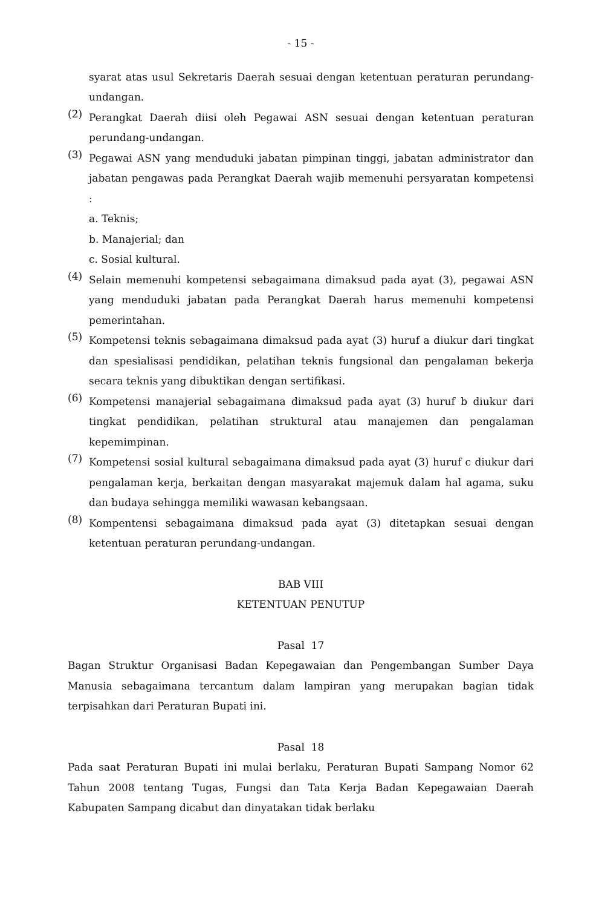- 15 -
syarat atas usul Sekretaris Daerah sesuai dengan ketentuan peraturan perundang-undangan.
(2) Perangkat Daerah diisi oleh Pegawai ASN sesuai dengan ketentuan peraturan perundang-undangan.
(3) Pegawai ASN yang menduduki jabatan pimpinan tinggi, jabatan administrator dan jabatan pengawas pada Perangkat Daerah wajib memenuhi persyaratan kompetensi :
a. Teknis;
b. Manajerial; dan
c. Sosial kultural.
(4) Selain memenuhi kompetensi sebagaimana dimaksud pada ayat (3), pegawai ASN yang menduduki jabatan pada Perangkat Daerah harus memenuhi kompetensi pemerintahan.
(5) Kompetensi teknis sebagaimana dimaksud pada ayat (3) huruf a diukur dari tingkat dan spesialisasi pendidikan, pelatihan teknis fungsional dan pengalaman bekerja secara teknis yang dibuktikan dengan sertifikasi.
(6) Kompetensi manajerial sebagaimana dimaksud pada ayat (3) huruf b diukur dari tingkat pendidikan, pelatihan struktural atau manajemen dan pengalaman kepemimpinan.
(7) Kompetensi sosial kultural sebagaimana dimaksud pada ayat (3) huruf c diukur dari pengalaman kerja, berkaitan dengan masyarakat majemuk dalam hal agama, suku dan budaya sehingga memiliki wawasan kebangsaan.
(8) Kompentensi sebagaimana dimaksud pada ayat (3) ditetapkan sesuai dengan ketentuan peraturan perundang-undangan.
BAB VIII
KETENTUAN PENUTUP
Pasal 17
Bagan Struktur Organisasi Badan Kepegawaian dan Pengembangan Sumber Daya Manusia sebagaimana tercantum dalam lampiran yang merupakan bagian tidak terpisahkan dari Peraturan Bupati ini.
Pasal 18
Pada saat Peraturan Bupati ini mulai berlaku, Peraturan Bupati Sampang Nomor 62 Tahun 2008 tentang Tugas, Fungsi dan Tata Kerja Badan Kepegawaian Daerah Kabupaten Sampang dicabut dan dinyatakan tidak berlaku